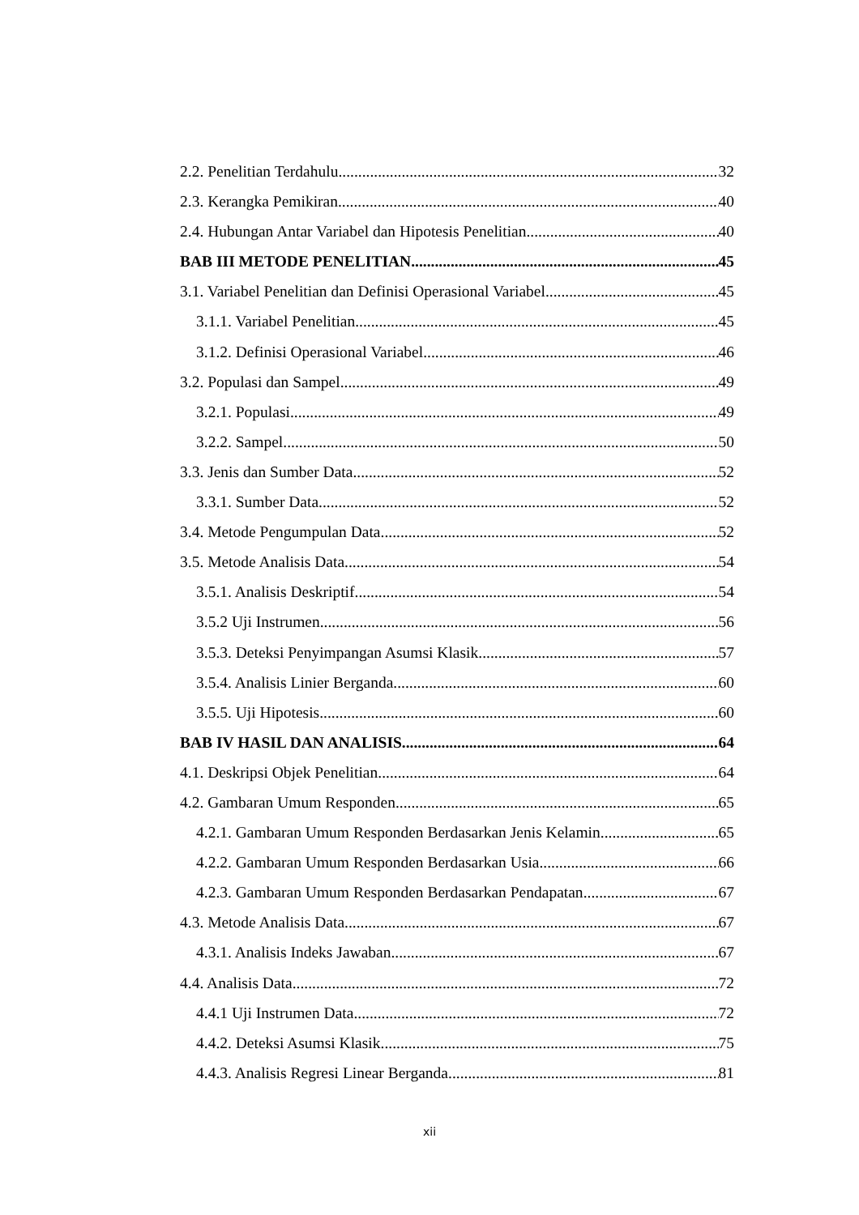2.2. Penelitian Terdahulu 32
2.3. Kerangka Pemikiran 40
2.4. Hubungan Antar Variabel dan Hipotesis Penelitian 40
BAB III METODE PENELITIAN 45
3.1. Variabel Penelitian dan Definisi Operasional Variabel 45
3.1.1. Variabel Penelitian 45
3.1.2. Definisi Operasional Variabel 46
3.2. Populasi dan Sampel 49
3.2.1. Populasi 49
3.2.2. Sampel 50
3.3. Jenis dan Sumber Data 52
3.3.1. Sumber Data 52
3.4. Metode Pengumpulan Data 52
3.5. Metode Analisis Data 54
3.5.1. Analisis Deskriptif 54
3.5.2 Uji Instrumen 56
3.5.3. Deteksi Penyimpangan Asumsi Klasik 57
3.5.4. Analisis Linier Berganda 60
3.5.5. Uji Hipotesis 60
BAB IV HASIL DAN ANALISIS 64
4.1. Deskripsi Objek Penelitian 64
4.2. Gambaran Umum Responden 65
4.2.1. Gambaran Umum Responden Berdasarkan Jenis Kelamin 65
4.2.2. Gambaran Umum Responden Berdasarkan Usia 66
4.2.3. Gambaran Umum Responden Berdasarkan Pendapatan 67
4.3. Metode Analisis Data 67
4.3.1. Analisis Indeks Jawaban 67
4.4. Analisis Data 72
4.4.1 Uji Instrumen Data 72
4.4.2. Deteksi Asumsi Klasik 75
4.4.3. Analisis Regresi Linear Berganda 81
xii